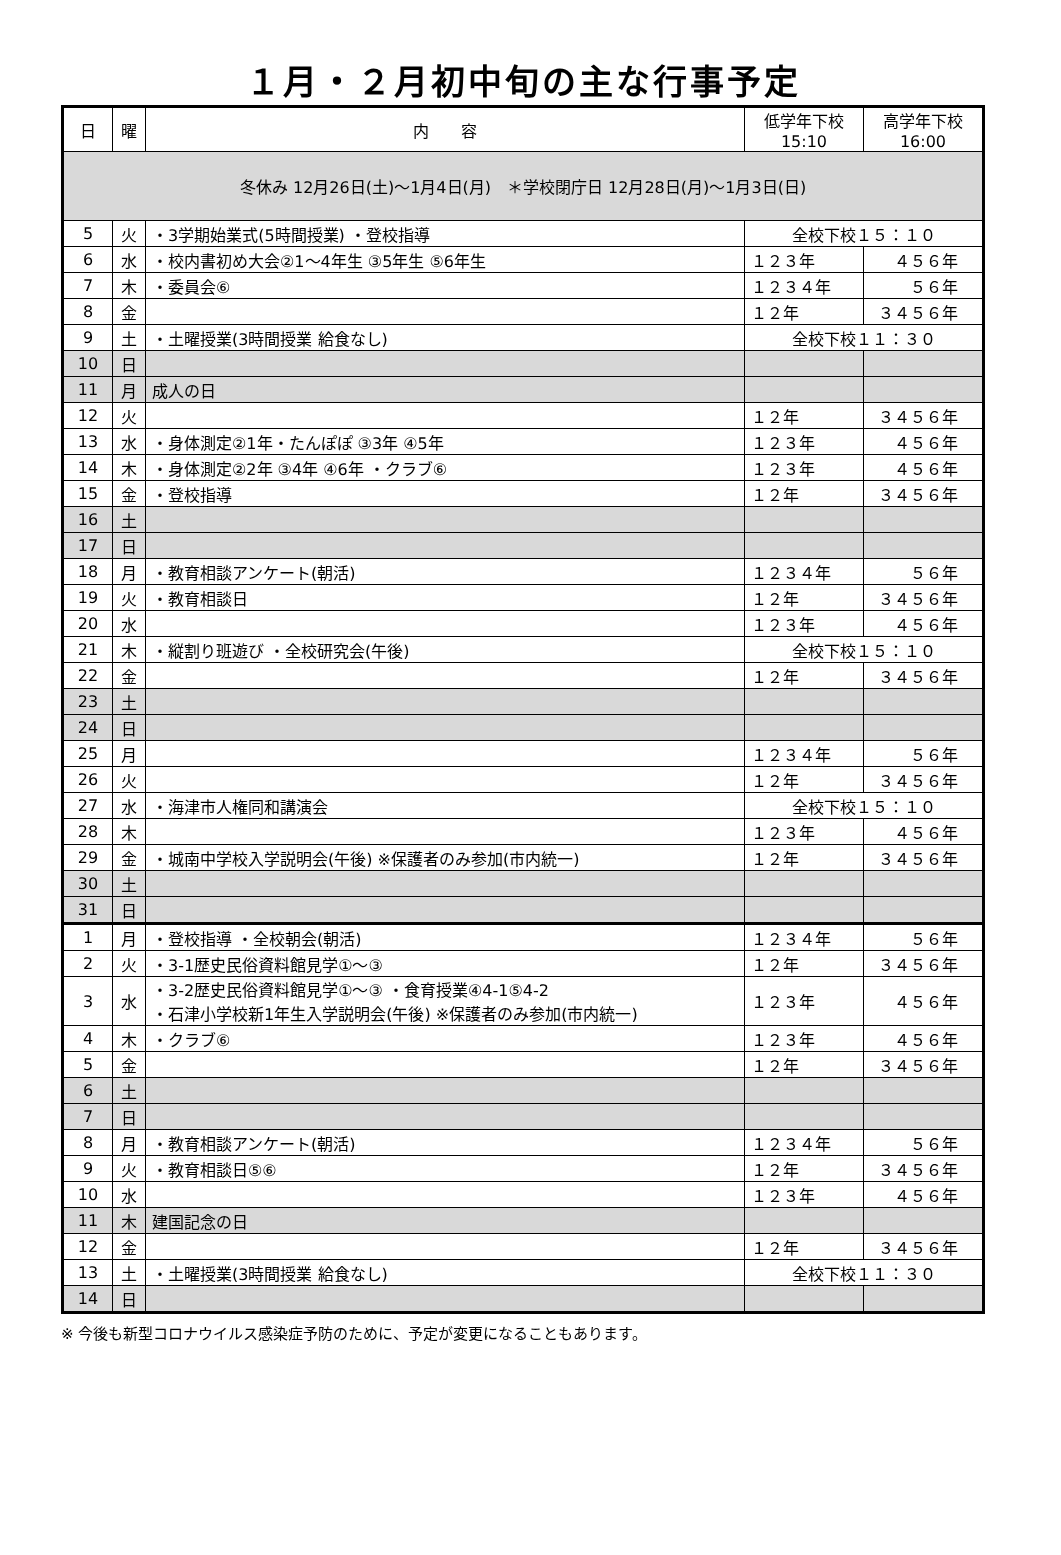１月・２月初中旬の主な行事予定
| 日 | 曜 | 内 容 | 低学年下校 15:10 | 高学年下校 16:00 |
| --- | --- | --- | --- | --- |
| 冬休み 12月26日(土)～1月4日(月) ＊学校閉庁日 12月28日(月)～1月3日(日) | | | | |
| 5 | 火 | ・3学期始業式(5時間授業) ・登校指導 | 全校下校１５：１０ | |
| 6 | 水 | ・校内書初め大会②1～4年生 ③5年生 ⑤6年生 | １２３年 | ４５６年 |
| 7 | 木 | ・委員会⑥ | １２３４年 | ５６年 |
| 8 | 金 | | １２年 | ３４５６年 |
| 9 | 土 | ・土曜授業(3時間授業 給食なし) | 全校下校１１：３０ | |
| 10 | 日 | | | |
| 11 | 月 | 成人の日 | | |
| 12 | 火 | | １２年 | ３４５６年 |
| 13 | 水 | ・身体測定②1年・たんぽぽ ③3年 ④5年 | １２３年 | ４５６年 |
| 14 | 木 | ・身体測定②2年 ③4年 ④6年 ・クラブ⑥ | １２３年 | ４５６年 |
| 15 | 金 | ・登校指導 | １２年 | ３４５６年 |
| 16 | 土 | | | |
| 17 | 日 | | | |
| 18 | 月 | ・教育相談アンケート(朝活) | １２３４年 | ５６年 |
| 19 | 火 | ・教育相談日 | １２年 | ３４５６年 |
| 20 | 水 | | １２３年 | ４５６年 |
| 21 | 木 | ・縦割り班遊び ・全校研究会(午後) | 全校下校１５：１０ | |
| 22 | 金 | | １２年 | ３４５６年 |
| 23 | 土 | | | |
| 24 | 日 | | | |
| 25 | 月 | | １２３４年 | ５６年 |
| 26 | 火 | | １２年 | ３４５６年 |
| 27 | 水 | ・海津市人権同和講演会 | 全校下校１５：１０ | |
| 28 | 木 | | １２３年 | ４５６年 |
| 29 | 金 | ・城南中学校入学説明会(午後) ※保護者のみ参加(市内統一) | １２年 | ３４５６年 |
| 30 | 土 | | | |
| 31 | 日 | | | |
| 1 | 月 | ・登校指導 ・全校朝会(朝活) | １２３４年 | ５６年 |
| 2 | 火 | ・3-1歴史民俗資料館見学①～③ | １２年 | ３４５６年 |
| 3 | 水 | ・3-2歴史民俗資料館見学①～③ ・食育授業④4-1⑤4-2 ・石津小学校新1年生入学説明会(午後) ※保護者のみ参加(市内統一) | １２３年 | ４５６年 |
| 4 | 木 | ・クラブ⑥ | １２３年 | ４５６年 |
| 5 | 金 | | １２年 | ３４５６年 |
| 6 | 土 | | | |
| 7 | 日 | | | |
| 8 | 月 | ・教育相談アンケート(朝活) | １２３４年 | ５６年 |
| 9 | 火 | ・教育相談日⑤⑥ | １２年 | ３４５６年 |
| 10 | 水 | | １２３年 | ４５６年 |
| 11 | 木 | 建国記念の日 | | |
| 12 | 金 | | １２年 | ３４５６年 |
| 13 | 土 | ・土曜授業(3時間授業 給食なし) | 全校下校１１：３０ | |
| 14 | 日 | | | |
※ 今後も新型コロナウイルス感染症予防のために、予定が変更になることもあります。